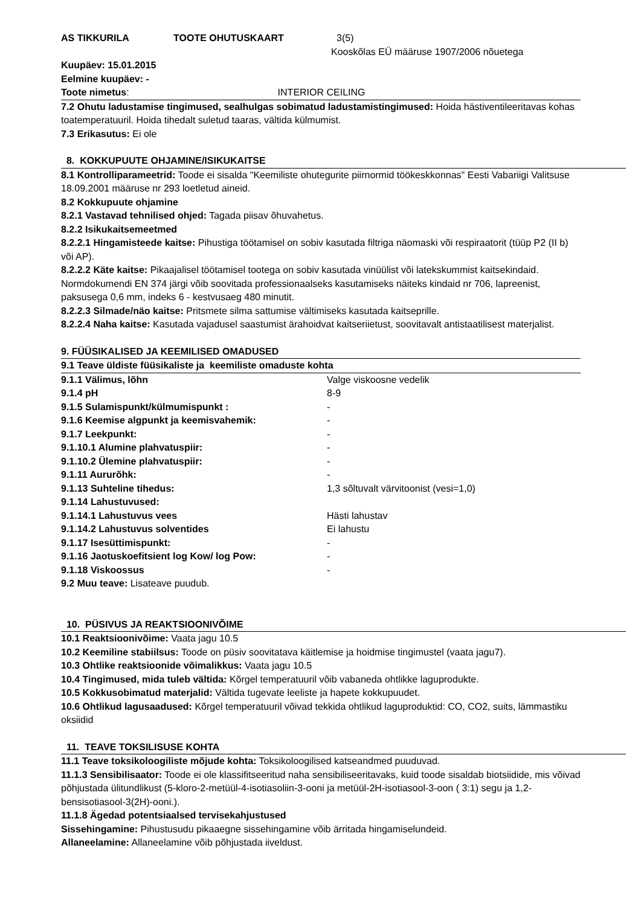AS TIKKURILA TOOTE OHUTUSKAART 3(5)
Kooskõlas EÜ määruse 1907/2006 nõuetega
Kuupäev: 15.01.2015
Eelmine kuupäev: -
Toote nimetus: INTERIOR CEILING
7.2 Ohutu ladustamise tingimused, sealhulgas sobimatud ladustamistingimused: Hoida hästiventileeritavas kohas toatemperatuuril. Hoida tihedalt suletud taaras, vältida külmumist.
7.3 Erikasutus: Ei ole
8. KOKKUPUUTE OHJAMINE/ISIKUKAITSE
8.1 Kontrolliparameetrid: Toode ei sisalda "Keemiliste ohutegurite piirnormid töökeskkonnas" Eesti Vabariigi Valitsuse 18.09.2001 määruse nr 293 loetletud aineid.
8.2 Kokkupuute ohjamine
8.2.1 Vastavad tehnilised ohjed: Tagada piisav õhuvahetus.
8.2.2 Isikukaitsemeetmed
8.2.2.1 Hingamisteede kaitse: Pihustiga töötamisel on sobiv kasutada filtriga näomaski või respiraatorit (tüüp P2 (II b) või AP).
8.2.2.2 Käte kaitse: Pikaajalisel töötamisel tootega on sobiv kasutada vinüülist või latekskummist kaitsekindaid. Normdokumendi EN 374 järgi võib soovitada professionaalseks kasutamiseks näiteks kindaid nr 706, lapreenist, paksusega 0,6 mm, indeks 6 - kestvusaeg 480 minutit.
8.2.2.3 Silmade/näo kaitse: Pritsmete silma sattumise vältimiseks kasutada kaitseprille.
8.2.2.4 Naha kaitse: Kasutada vajadusel saastumist ärahoidvat kaitseriietust, soovitavalt antistaatilisest materjalist.
9. FÜÜSIKALISED JA KEEMILISED OMADUSED
9.1 Teave üldiste füüsikaliste ja keemiliste omaduste kohta
| 9.1.1 Välimus, lõhn | Valge viskoosne vedelik |
| 9.1.4 pH | 8-9 |
| 9.1.5 Sulamispunkt/külmumispunkt : | - |
| 9.1.6 Keemise algpunkt ja keemisvahemik: | - |
| 9.1.7 Leekpunkt: | - |
| 9.1.10.1 Alumine plahvatuspiir: | - |
| 9.1.10.2 Ülemine plahvatuspiir: | - |
| 9.1.11 Aururõhk: | - |
| 9.1.13 Suhteline tihedus: | 1,3 sõltuvalt värvitoonist (vesi=1,0) |
| 9.1.14 Lahustuvused: | |
| 9.1.14.1 Lahustuvus vees | Hästi lahustav |
| 9.1.14.2 Lahustuvus solventides | Ei lahustu |
| 9.1.17 Isesüttimispunkt: | - |
| 9.1.16 Jaotuskoefitsient log Kow/ log Pow: | - |
| 9.1.18 Viskoossus | - |
9.2 Muu teave: Lisateave puudub.
10. PÜSIVUS JA REAKTSIOONIVÕIME
10.1 Reaktsioonivõime: Vaata jagu 10.5
10.2 Keemiline stabiilsus: Toode on püsiv soovitatava käitlemise ja hoidmise tingimustel (vaata jagu7).
10.3 Ohtlike reaktsioonide võimalikkus: Vaata jagu 10.5
10.4 Tingimused, mida tuleb vältida: Kõrgel temperatuuril võib vabaneda ohtlikke laguprodukte.
10.5 Kokkusobimatud materjalid: Vältida tugevate leeliste ja hapete kokkupuudet.
10.6 Ohtlikud lagusaadused: Kõrgel temperatuuril võivad tekkida ohtlikud laguproduktid: CO, CO2, suits, lämmastiku oksiidid
11. TEAVE TOKSILISUSE KOHTA
11.1 Teave toksikoloogiliste mõjude kohta: Toksikoloogilised katseandmed puuduvad.
11.1.3 Sensibilisaator: Toode ei ole klassifitseeritud naha sensibiliseeritavaks, kuid toode sisaldab biotsiidide, mis võivad põhjustada ülitundlikust (5-kloro-2-metüül-4-isotiasoliin-3-ooni ja metüül-2H-isotiasool-3-oon ( 3:1) segu ja 1,2-bensisotiasool-3(2H)-ooni.).
11.1.8 Ägedad potentsiaalsed tervisekahjustused
Sissehingamine: Pihustusudu pikaaegne sissehingamine võib ärritada hingamiselundeid.
Allaneelamine: Allaneelamine võib põhjustada iiveldust.